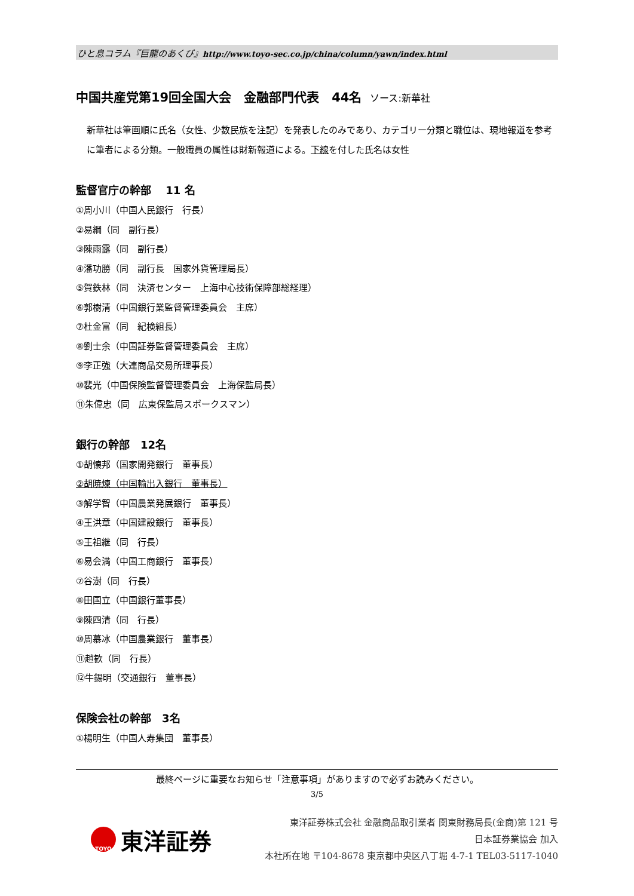ひと息コラム『巨龍のあくび』http://www.toyo-sec.co.jp/china/column/yawn/index.html
中国共産党第19回全国大会　金融部門代表　44名 ソース:新華社
新華社は筆画順に氏名（女性、少数民族を注記）を発表したのみであり、カテゴリー分類と職位は、現地報道を参考に筆者による分類。一般職員の属性は財新報道による。下線を付した氏名は女性
監督官庁の幹部　 11 名
①周小川（中国人民銀行　行長）
②易綱（同　副行長）
③陳雨露（同　副行長）
④潘功勝（同　副行長　国家外貨管理局長）
⑤賀鉄林（同　決済センター　上海中心技術保障部総経理）
⑥郭樹清（中国銀行業監督管理委員会　主席）
⑦杜金富（同　紀検組長）
⑧劉士余（中国証券監督管理委員会　主席）
⑨李正強（大連商品交易所理事長）
⑩裴光（中国保険監督管理委員会　上海保監局長）
⑪朱偉忠（同　広東保監局スポークスマン）
銀行の幹部　12名
①胡懐邦（国家開発銀行　董事長）
②胡暁煉（中国輸出入銀行　董事長）
③解学智（中国農業発展銀行　董事長）
④王洪章（中国建設銀行　董事長）
⑤王祖継（同　行長）
⑥易会満（中国工商銀行　董事長）
⑦谷澍（同　行長）
⑧田国立（中国銀行董事長）
⑨陳四清（同　行長）
⑩周慕冰（中国農業銀行　董事長）
⑪趙歓（同　行長）
⑫牛錫明（交通銀行　董事長）
保険会社の幹部　3名
①楊明生（中国人寿集団　董事長）
最終ページに重要なお知らせ「注意事項」がありますので必ずお読みください。
3/5
TOYO
東洋証券
東洋証券株式会社 金融商品取引業者 関東財務局長(金商)第 121 号
日本証券業協会 加入
本社所在地 〒104-8678 東京都中央区八丁堀 4-7-1 TEL03-5117-1040